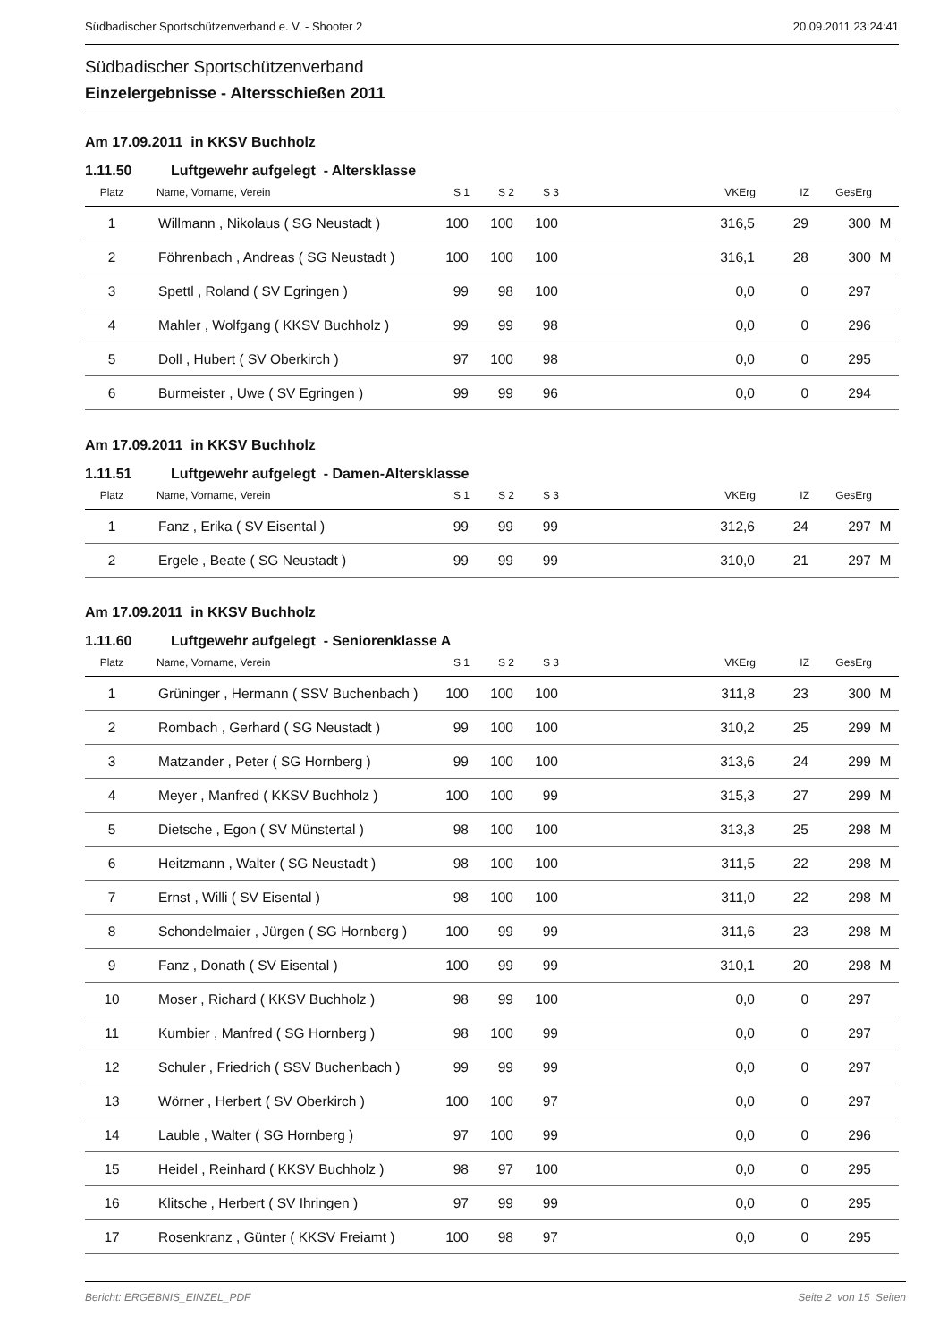Südbadischer Sportschützenverband e. V. - Shooter 2 20.09.2011 23:24:41
Südbadischer Sportschützenverband
Einzelergebnisse - Altersschießen 2011
Am 17.09.2011 in KKSV Buchholz
1.11.50 Luftgewehr aufgelegt - Altersklasse
| Platz | Name, Vorname, Verein | S 1 | S 2 | S 3 | VKErg | IZ | GesErg | |
| --- | --- | --- | --- | --- | --- | --- | --- | --- |
| 1 | Willmann , Nikolaus ( SG Neustadt ) | 100 | 100 | 100 | 316,5 | 29 | 300 | M |
| 2 | Föhrenbach , Andreas ( SG Neustadt ) | 100 | 100 | 100 | 316,1 | 28 | 300 | M |
| 3 | Spettl , Roland ( SV Egringen ) | 99 | 98 | 100 | 0,0 | 0 | 297 | |
| 4 | Mahler , Wolfgang ( KKSV Buchholz ) | 99 | 99 | 98 | 0,0 | 0 | 296 | |
| 5 | Doll , Hubert ( SV Oberkirch ) | 97 | 100 | 98 | 0,0 | 0 | 295 | |
| 6 | Burmeister , Uwe ( SV Egringen ) | 99 | 99 | 96 | 0,0 | 0 | 294 | |
Am 17.09.2011 in KKSV Buchholz
1.11.51 Luftgewehr aufgelegt - Damen-Altersklasse
| Platz | Name, Vorname, Verein | S 1 | S 2 | S 3 | VKErg | IZ | GesErg | |
| --- | --- | --- | --- | --- | --- | --- | --- | --- |
| 1 | Fanz , Erika ( SV Eisental ) | 99 | 99 | 99 | 312,6 | 24 | 297 | M |
| 2 | Ergele , Beate ( SG Neustadt ) | 99 | 99 | 99 | 310,0 | 21 | 297 | M |
Am 17.09.2011 in KKSV Buchholz
1.11.60 Luftgewehr aufgelegt - Seniorenklasse A
| Platz | Name, Vorname, Verein | S 1 | S 2 | S 3 | VKErg | IZ | GesErg | |
| --- | --- | --- | --- | --- | --- | --- | --- | --- |
| 1 | Grüninger , Hermann ( SSV Buchenbach ) | 100 | 100 | 100 | 311,8 | 23 | 300 | M |
| 2 | Rombach , Gerhard ( SG Neustadt ) | 99 | 100 | 100 | 310,2 | 25 | 299 | M |
| 3 | Matzander , Peter ( SG Hornberg ) | 99 | 100 | 100 | 313,6 | 24 | 299 | M |
| 4 | Meyer , Manfred ( KKSV Buchholz ) | 100 | 100 | 99 | 315,3 | 27 | 299 | M |
| 5 | Dietsche , Egon ( SV Münstertal ) | 98 | 100 | 100 | 313,3 | 25 | 298 | M |
| 6 | Heitzmann , Walter ( SG Neustadt ) | 98 | 100 | 100 | 311,5 | 22 | 298 | M |
| 7 | Ernst , Willi ( SV Eisental ) | 98 | 100 | 100 | 311,0 | 22 | 298 | M |
| 8 | Schondelmaier , Jürgen ( SG Hornberg ) | 100 | 99 | 99 | 311,6 | 23 | 298 | M |
| 9 | Fanz , Donath ( SV Eisental ) | 100 | 99 | 99 | 310,1 | 20 | 298 | M |
| 10 | Moser , Richard ( KKSV Buchholz ) | 98 | 99 | 100 | 0,0 | 0 | 297 | |
| 11 | Kumbier , Manfred ( SG Hornberg ) | 98 | 100 | 99 | 0,0 | 0 | 297 | |
| 12 | Schuler , Friedrich ( SSV Buchenbach ) | 99 | 99 | 99 | 0,0 | 0 | 297 | |
| 13 | Wörner , Herbert ( SV Oberkirch ) | 100 | 100 | 97 | 0,0 | 0 | 297 | |
| 14 | Lauble , Walter ( SG Hornberg ) | 97 | 100 | 99 | 0,0 | 0 | 296 | |
| 15 | Heidel , Reinhard ( KKSV Buchholz ) | 98 | 97 | 100 | 0,0 | 0 | 295 | |
| 16 | Klitsche , Herbert ( SV Ihringen ) | 97 | 99 | 99 | 0,0 | 0 | 295 | |
| 17 | Rosenkranz , Günter ( KKSV Freiamt ) | 100 | 98 | 97 | 0,0 | 0 | 295 | |
Bericht: ERGEBNIS_EINZEL_PDF Seite 2 von 15 Seiten